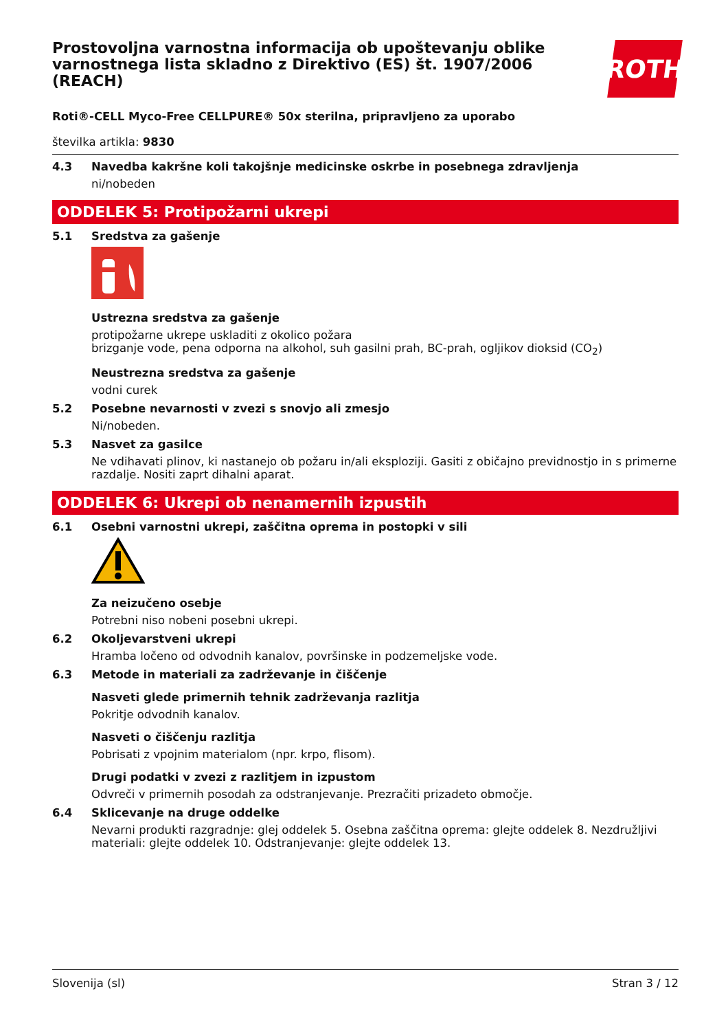Prostovoljna varnostna informacija ob upoštevanju oblike varnostnega lista skladno z Direktivo (ES) št. 1907/2006 (REACH)
ROTH
Roti®-CELL Myco-Free CELLPURE® 50x sterilna, pripravljeno za uporabo
številka artikla: 9830
4.3 Navedba kakršne koli takojšnje medicinske oskrbe in posebnega zdravljenja
ni/nobeden
ODDELEK 5: Protipožarni ukrepi
5.1 Sredstva za gašenje
Ustrezna sredstva za gašenje
protipožarne ukrepe uskladiti z okolico požara
brizganje vode, pena odporna na alkohol, suh gasilni prah, BC-prah, ogljikov dioksid (CO<sub>2</sub>)
Neustrezna sredstva za gašenje
vodni curek
5.2 Posebne nevarnosti v zvezi s snovjo ali zmesjo
Ni/nobeden.
5.3 Nasvet za gasilce
Ne vdihavati plinov, ki nastanejo ob požaru in/ali eksploziji. Gasiti z običajno previdnostjo in s primerne razdalje. Nositi zaprt dihalni aparat.
ODDELEK 6: Ukrepi ob nenamernih izpustih
6.1 Osebni varnostni ukrepi, zaščitna oprema in postopki v sili
Za neizučeno osebje
Potrebni niso nobeni posebni ukrepi.
6.2 Okoljevarstveni ukrepi
Hramba ločeno od odvodnih kanalov, površinske in podzemeljske vode.
6.3 Metode in materiali za zadrževanje in čiščenje
Nasveti glede primernih tehnik zadrževanja razlitja
Pokritje odvodnih kanalov.
Nasveti o čiščenju razlitja
Pobrisati z vpojnim materialom (npr. krpo, flisom).
Drugi podatki v zvezi z razlitjem in izpustom
Odvreči v primernih posodah za odstranjevanje. Prezračiti prizadeto območje.
6.4 Sklicevanje na druge oddelke
Nevarni produkti razgradnje: glej oddelek 5. Osebna zaščitna oprema: glejte oddelek 8. Nezdružljivi materiali: glejte oddelek 10. Odstranjevanje: glejte oddelek 13.
Slovenija (sl) Stran 3 / 12